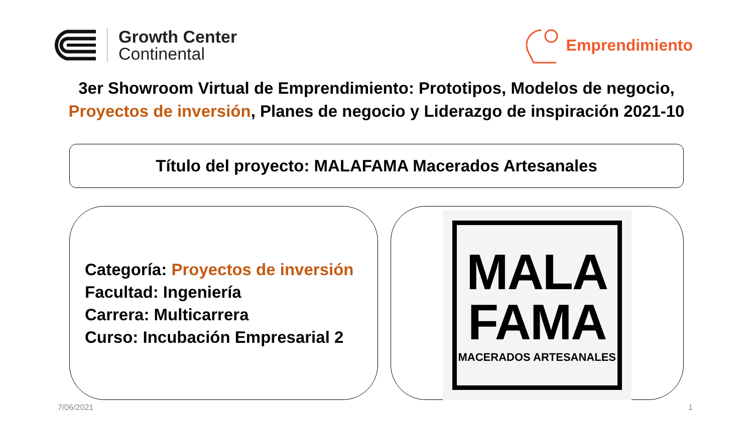Growth Center
Continental
Emprendimiento
3er Showroom Virtual de Emprendimiento: Prototipos, Modelos de negocio,
Proyectos de inversión, Planes de negocio y Liderazgo de inspiración 2021-10
Título del proyecto: MALAFAMA Macerados Artesanales
Categoría: Proyectos de inversión
Facultad: Ingeniería
Carrera: Multicarrera
Curso: Incubación Empresarial 2
MALA
FAMA
MACERADOS ARTESANALES
7/06/2021 1